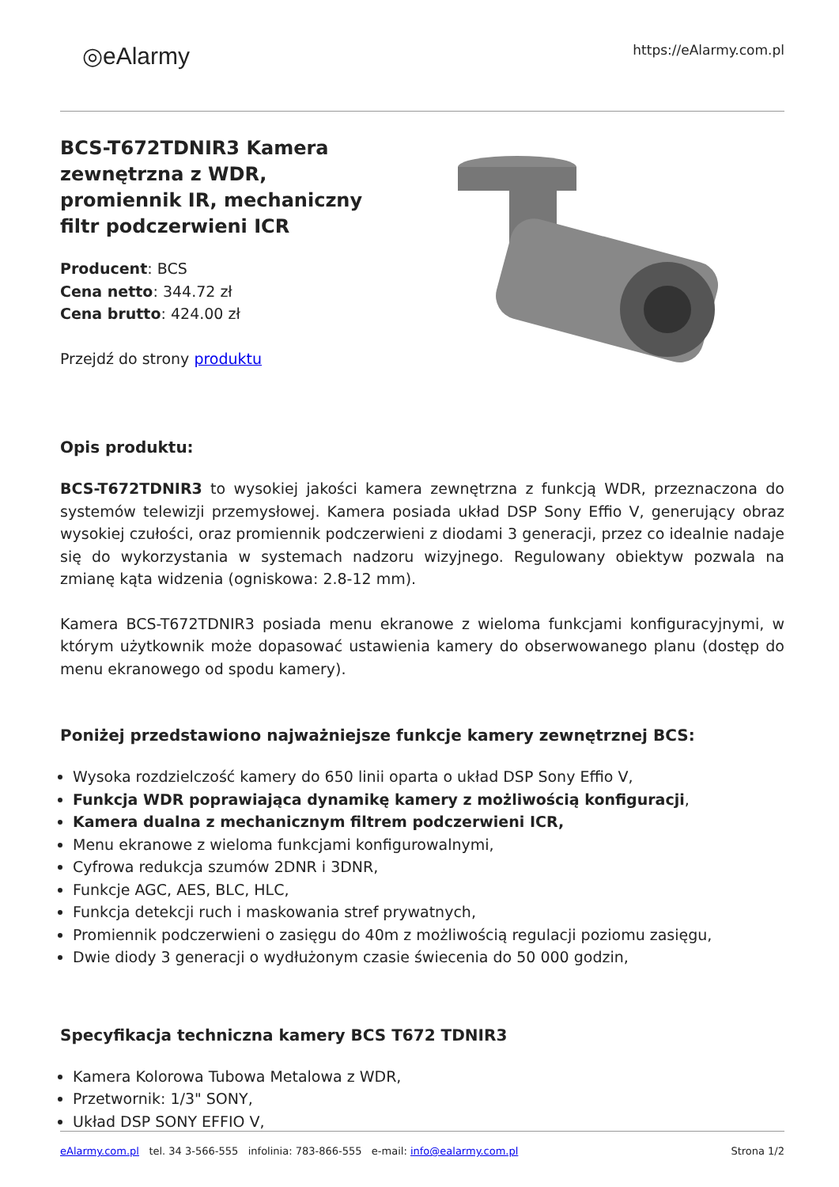◎eAlarmy
https://eAlarmy.com.pl
BCS-T672TDNIR3 Kamera zewnętrzna z WDR, promiennik IR, mechaniczny filtr podczerwieni ICR
Producent: BCS
Cena netto: 344.72 zł
Cena brutto: 424.00 zł
Przejdź do strony produktu
Opis produktu:
BCS-T672TDNIR3 to wysokiej jakości kamera zewnętrzna z funkcją WDR, przeznaczona do systemów telewizji przemysłowej. Kamera posiada układ DSP Sony Effio V, generujący obraz wysokiej czułości, oraz promiennik podczerwieni z diodami 3 generacji, przez co idealnie nadaje się do wykorzystania w systemach nadzoru wizyjnego. Regulowany obiektyw pozwala na zmianę kąta widzenia (ogniskowa: 2.8-12 mm).
Kamera BCS-T672TDNIR3 posiada menu ekranowe z wieloma funkcjami konfiguracyjnymi, w którym użytkownik może dopasować ustawienia kamery do obserwowanego planu (dostęp do menu ekranowego od spodu kamery).
Poniżej przedstawiono najważniejsze funkcje kamery zewnętrznej BCS:
Wysoka rozdzielczość kamery do 650 linii oparta o układ DSP Sony Effio V,
Funkcja WDR poprawiająca dynamikę kamery z możliwością konfiguracji,
Kamera dualna z mechanicznym filtrem podczerwieni ICR,
Menu ekranowe z wieloma funkcjami konfigurowalnymi,
Cyfrowa redukcja szumów 2DNR i 3DNR,
Funkcje AGC, AES, BLC, HLC,
Funkcja detekcji ruch i maskowania stref prywatnych,
Promiennik podczerwieni o zasięgu do 40m z możliwością regulacji poziomu zasięgu,
Dwie diody 3 generacji o wydłużonym czasie świecenia do 50 000 godzin,
Specyfikacja techniczna kamery BCS T672 TDNIR3
Kamera Kolorowa Tubowa Metalowa z WDR,
Przetwornik: 1/3" SONY,
Układ DSP SONY EFFIO V,
eAlarmy.com.pl tel. 34 3-566-555 infolinia: 783-866-555 e-mail: info@ealarmy.com.pl
Strona 1/2